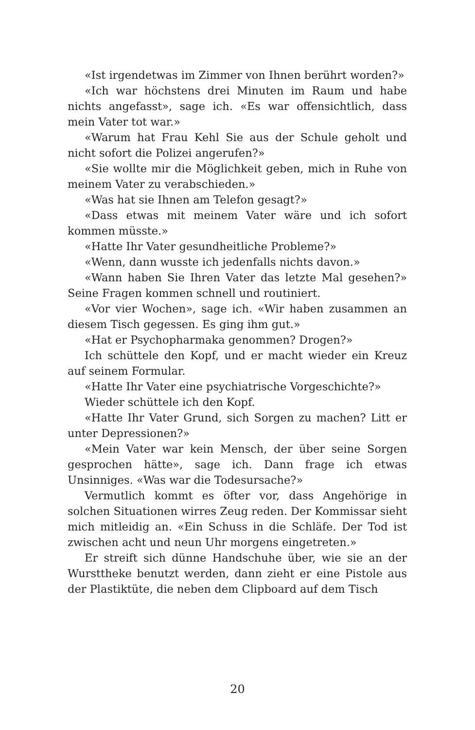«Ist irgendetwas im Zimmer von Ihnen berührt worden?»
«Ich war höchstens drei Minuten im Raum und habe nichts angefasst», sage ich. «Es war offensichtlich, dass mein Vater tot war.»
«Warum hat Frau Kehl Sie aus der Schule geholt und nicht sofort die Polizei angerufen?»
«Sie wollte mir die Möglichkeit geben, mich in Ruhe von meinem Vater zu verabschieden.»
«Was hat sie Ihnen am Telefon gesagt?»
«Dass etwas mit meinem Vater wäre und ich sofort kommen müsste.»
«Hatte Ihr Vater gesundheitliche Probleme?»
«Wenn, dann wusste ich jedenfalls nichts davon.»
«Wann haben Sie Ihren Vater das letzte Mal gesehen?» Seine Fragen kommen schnell und routiniert.
«Vor vier Wochen», sage ich. «Wir haben zusammen an diesem Tisch gegessen. Es ging ihm gut.»
«Hat er Psychopharmaka genommen? Drogen?»
Ich schüttele den Kopf, und er macht wieder ein Kreuz auf seinem Formular.
«Hatte Ihr Vater eine psychiatrische Vorgeschichte?»
Wieder schüttele ich den Kopf.
«Hatte Ihr Vater Grund, sich Sorgen zu machen? Litt er unter Depressionen?»
«Mein Vater war kein Mensch, der über seine Sorgen gesprochen hätte», sage ich. Dann frage ich etwas Unsinniges. «Was war die Todesursache?»
Vermutlich kommt es öfter vor, dass Angehörige in solchen Situationen wirres Zeug reden. Der Kommissar sieht mich mitleidig an. «Ein Schuss in die Schläfe. Der Tod ist zwischen acht und neun Uhr morgens eingetreten.»
Er streift sich dünne Handschuhe über, wie sie an der Wursttheke benutzt werden, dann zieht er eine Pistole aus der Plastiktüte, die neben dem Clipboard auf dem Tisch
20